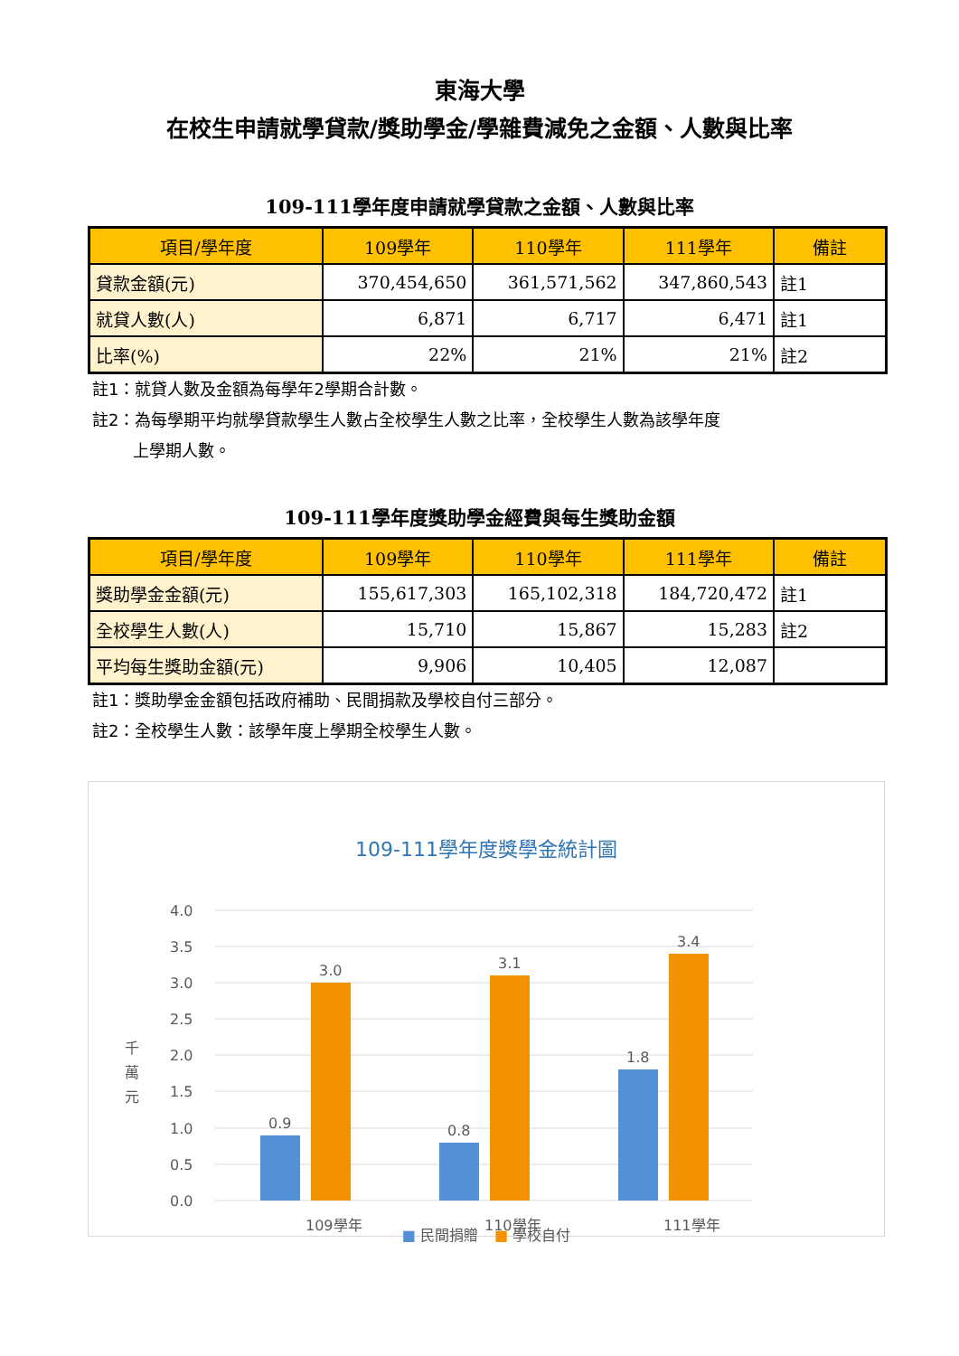東海大學
在校生申請就學貸款/獎助學金/學雜費減免之金額、人數與比率
109-111學年度申請就學貸款之金額、人數與比率
| 項目/學年度 | 109學年 | 110學年 | 111學年 | 備註 |
| --- | --- | --- | --- | --- |
| 貸款金額(元) | 370,454,650 | 361,571,562 | 347,860,543 | 註1 |
| 就貸人數(人) | 6,871 | 6,717 | 6,471 | 註1 |
| 比率(%) | 22% | 21% | 21% | 註2 |
註1：就貸人數及金額為每學年2學期合計數。
註2：為每學期平均就學貸款學生人數占全校學生人數之比率，全校學生人數為該學年度
   上學期人數。
109-111學年度獎助學金經費與每生獎助金額
| 項目/學年度 | 109學年 | 110學年 | 111學年 | 備註 |
| --- | --- | --- | --- | --- |
| 獎助學金金額(元) | 155,617,303 | 165,102,318 | 184,720,472 | 註1 |
| 全校學生人數(人) | 15,710 | 15,867 | 15,283 | 註2 |
| 平均每生獎助金額(元) | 9,906 | 10,405 | 12,087 | |
註1：獎助學金金額包括政府補助、民間捐款及學校自付三部分。
註2：全校學生人數：該學年度上學期全校學生人數。
109-111學年度獎學金統計圖
4.0
3.5
3.0
2.5
2.0
1.5
1.0
0.5
0.0
千
萬
元
0.9
3.0
0.8
3.1
1.8
3.4
109學年
110學年
111學年
■ 民間捐贈   ■ 學校自付